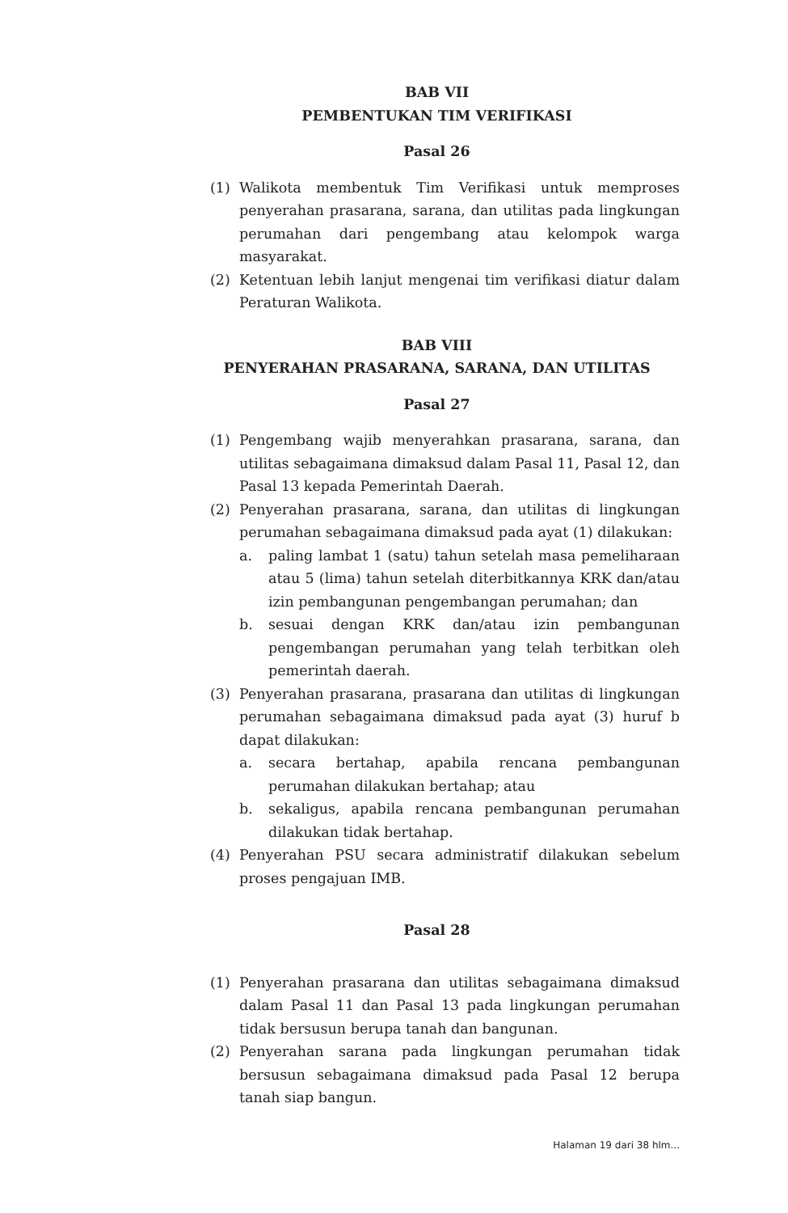BAB VII
PEMBENTUKAN TIM VERIFIKASI
Pasal 26
(1) Walikota membentuk Tim Verifikasi untuk memproses penyerahan prasarana, sarana, dan utilitas pada lingkungan perumahan dari pengembang atau kelompok warga masyarakat.
(2) Ketentuan lebih lanjut mengenai tim verifikasi diatur dalam Peraturan Walikota.
BAB VIII
PENYERAHAN PRASARANA, SARANA, DAN UTILITAS
Pasal 27
(1) Pengembang wajib menyerahkan prasarana, sarana, dan utilitas sebagaimana dimaksud dalam Pasal 11, Pasal 12, dan Pasal 13 kepada Pemerintah Daerah.
(2) Penyerahan prasarana, sarana, dan utilitas di lingkungan perumahan sebagaimana dimaksud pada ayat (1) dilakukan:
a. paling lambat 1 (satu) tahun setelah masa pemeliharaan atau 5 (lima) tahun setelah diterbitkannya KRK dan/atau izin pembangunan pengembangan perumahan; dan
b. sesuai dengan KRK dan/atau izin pembangunan pengembangan perumahan yang telah terbitkan oleh pemerintah daerah.
(3) Penyerahan prasarana, prasarana dan utilitas di lingkungan perumahan sebagaimana dimaksud pada ayat (3) huruf b dapat dilakukan:
a. secara bertahap, apabila rencana pembangunan perumahan dilakukan bertahap; atau
b. sekaligus, apabila rencana pembangunan perumahan dilakukan tidak bertahap.
(4) Penyerahan PSU secara administratif dilakukan sebelum proses pengajuan IMB.
Pasal 28
(1) Penyerahan prasarana dan utilitas sebagaimana dimaksud dalam Pasal 11 dan Pasal 13 pada lingkungan perumahan tidak bersusun berupa tanah dan bangunan.
(2) Penyerahan sarana pada lingkungan perumahan tidak bersusun sebagaimana dimaksud pada Pasal 12 berupa tanah siap bangun.
Halaman 19 dari 38 hlm...